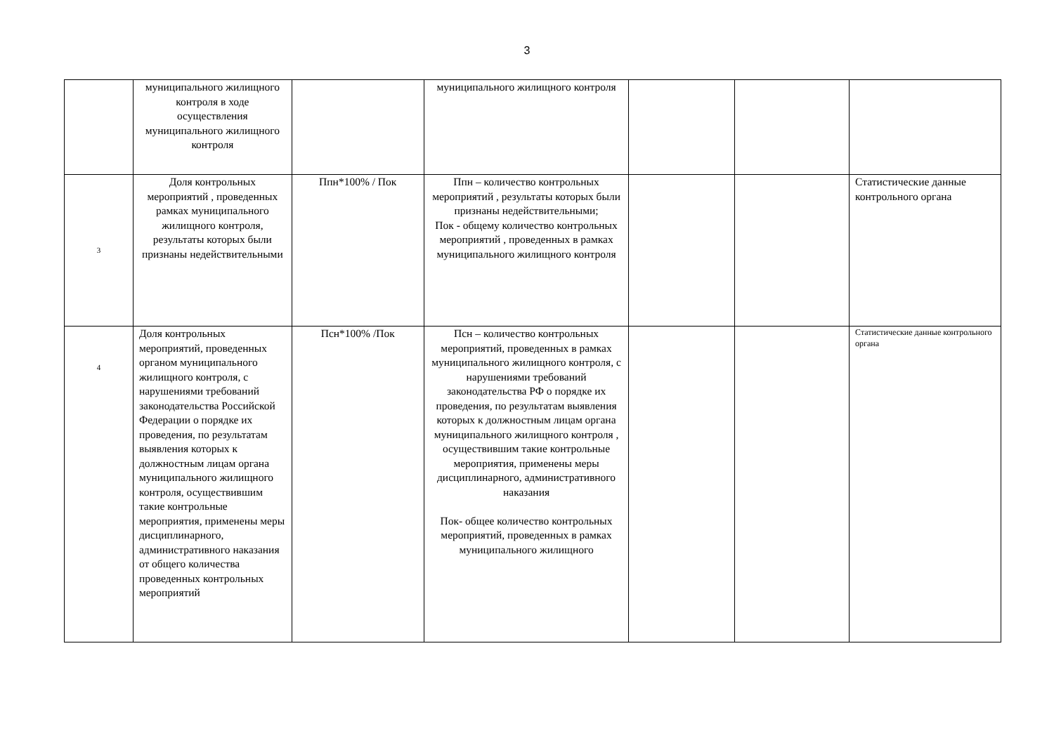3
| | муниципального жилищного контроля в ходе осуществления муниципального жилищного контроля | | муниципального жилищного контроля | | | |
| 3 | Доля контрольных мероприятий , проведенных рамках муниципального жилищного контроля, результаты которых были признаны недействительными | Ппн*100% / Пок | Ппн – количество контрольных мероприятий , результаты которых были признаны недействительными; Пок - общему количество контрольных мероприятий , проведенных в рамках муниципального жилищного контроля | | | Статистические данные контрольного органа |
| 4 | Доля контрольных мероприятий, проведенных органом муниципального жилищного контроля, с нарушениями требований законодательства Российской Федерации о порядке их проведения, по результатам выявления которых к должностным лицам органа муниципального жилищного контроля, осуществившим такие контрольные мероприятия, применены меры дисциплинарного, административного наказания от общего количества проведенных контрольных мероприятий | Псн*100% /Пок | Псн – количество контрольных мероприятий, проведенных в рамках муниципального жилищного контроля, с нарушениями требований законодательства РФ о порядке их проведения, по результатам выявления которых к должностным лицам органа муниципального жилищного контроля , осуществившим такие контрольные мероприятия, применены меры дисциплинарного, административного наказания Пок- общее количество контрольных мероприятий, проведенных в рамках муниципального жилищного | | | Статистические данные контрольного органа |